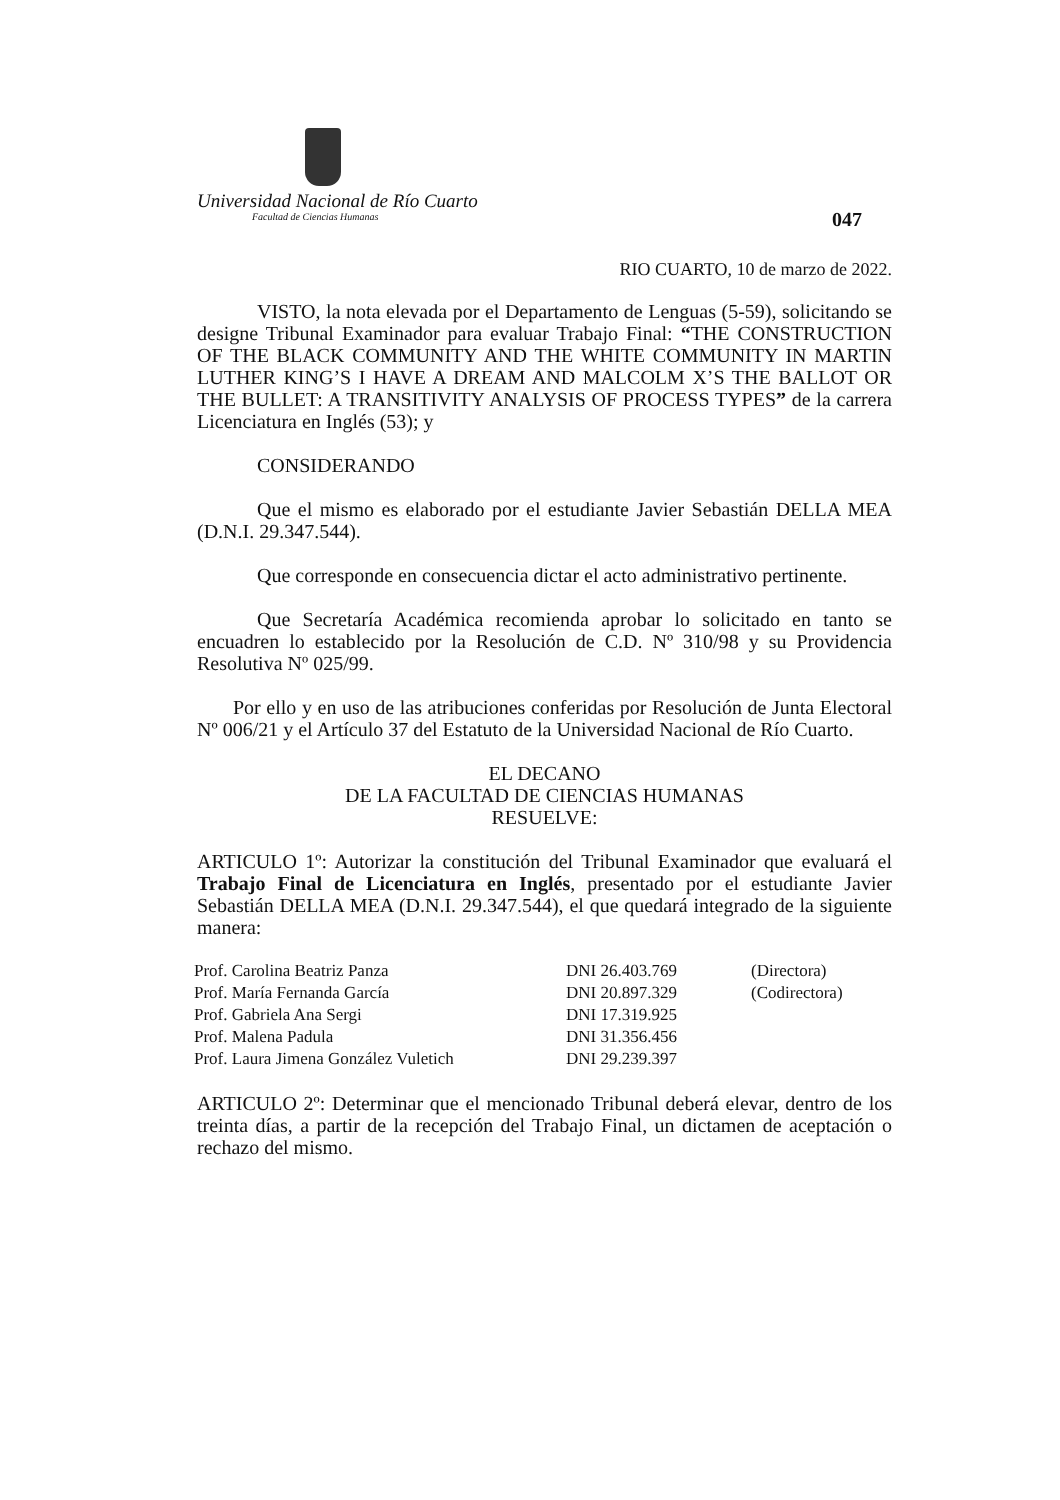Universidad Nacional de Río Cuarto
Facultad de Ciencias Humanas
047
RIO CUARTO, 10 de marzo de 2022.
VISTO, la nota elevada por el Departamento de Lenguas (5-59), solicitando se designe Tribunal Examinador para evaluar Trabajo Final: “THE CONSTRUCTION OF THE BLACK COMMUNITY AND THE WHITE COMMUNITY IN MARTIN LUTHER KING’S I HAVE A DREAM AND MALCOLM X’S THE BALLOT OR THE BULLET: A TRANSITIVITY ANALYSIS OF PROCESS TYPES” de la carrera Licenciatura en Inglés (53); y
CONSIDERANDO
Que el mismo es elaborado por el estudiante Javier Sebastián DELLA MEA (D.N.I. 29.347.544).
Que corresponde en consecuencia dictar el acto administrativo pertinente.
Que Secretaría Académica recomienda aprobar lo solicitado en tanto se encuadren lo establecido por la Resolución de C.D. Nº 310/98 y su Providencia Resolutiva Nº 025/99.
Por ello y en uso de las atribuciones conferidas por Resolución de Junta Electoral Nº 006/21 y el Artículo 37 del Estatuto de la Universidad Nacional de Río Cuarto.
EL DECANO
DE LA FACULTAD DE CIENCIAS HUMANAS
RESUELVE:
ARTICULO 1º: Autorizar la constitución del Tribunal Examinador que evaluará el Trabajo Final de Licenciatura en Inglés, presentado por el estudiante Javier Sebastián DELLA MEA (D.N.I. 29.347.544), el que quedará integrado de la siguiente manera:
| Prof. Carolina Beatriz Panza | DNI 26.403.769 | (Directora) |
| Prof. María Fernanda García | DNI 20.897.329 | (Codirectora) |
| Prof. Gabriela Ana Sergi | DNI 17.319.925 | |
| Prof. Malena Padula | DNI 31.356.456 | |
| Prof. Laura Jimena González Vuletich | DNI 29.239.397 | |
ARTICULO 2º: Determinar que el mencionado Tribunal deberá elevar, dentro de los treinta días, a partir de la recepción del Trabajo Final, un dictamen de aceptación o rechazo del mismo.